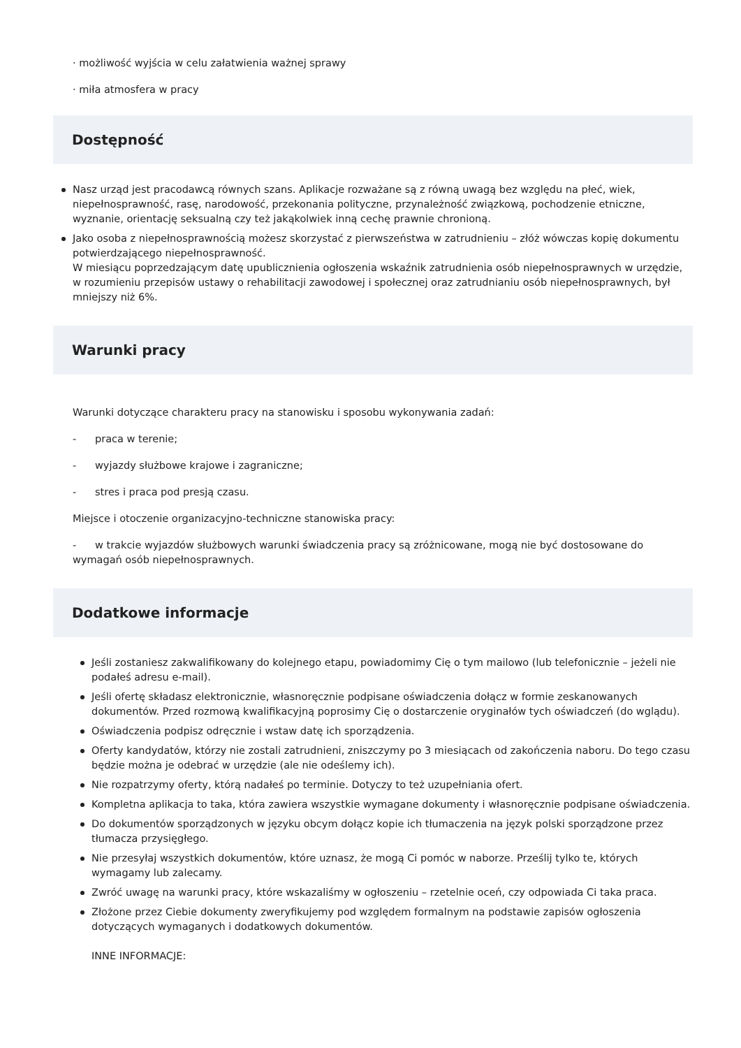· możliwość wyjścia w celu załatwienia ważnej sprawy
· miła atmosfera w pracy
Dostępność
Nasz urząd jest pracodawcą równych szans. Aplikacje rozważane są z równą uwagą bez względu na płeć, wiek, niepełnosprawność, rasę, narodowość, przekonania polityczne, przynależność związkową, pochodzenie etniczne, wyznanie, orientację seksualną czy też jakąkolwiek inną cechę prawnie chronioną.
Jako osoba z niepełnosprawnością możesz skorzystać z pierwszeństwa w zatrudnieniu – złóż wówczas kopię dokumentu potwierdzającego niepełnosprawność.
W miesiącu poprzedzającym datę upublicznienia ogłoszenia wskaźnik zatrudnienia osób niepełnosprawnych w urzędzie, w rozumieniu przepisów ustawy o rehabilitacji zawodowej i społecznej oraz zatrudnianiu osób niepełnosprawnych, był mniejszy niż 6%.
Warunki pracy
Warunki dotyczące charakteru pracy na stanowisku i sposobu wykonywania zadań:
- praca w terenie;
- wyjazdy służbowe krajowe i zagraniczne;
- stres i praca pod presją czasu.
Miejsce i otoczenie organizacyjno-techniczne stanowiska pracy:
- w trakcie wyjazdów służbowych warunki świadczenia pracy są zróżnicowane, mogą nie być dostosowane do wymagań osób niepełnosprawnych.
Dodatkowe informacje
Jeśli zostaniesz zakwalifikowany do kolejnego etapu, powiadomimy Cię o tym mailowo (lub telefonicznie – jeżeli nie podałeś adresu e-mail).
Jeśli ofertę składasz elektronicznie, własnoręcznie podpisane oświadczenia dołącz w formie zeskanowanych dokumentów. Przed rozmową kwalifikacyjną poprosimy Cię o dostarczenie oryginałów tych oświadczeń (do wglądu).
Oświadczenia podpisz odręcznie i wstaw datę ich sporządzenia.
Oferty kandydatów, którzy nie zostali zatrudnieni, zniszczymy po 3 miesiącach od zakończenia naboru. Do tego czasu będzie można je odebrać w urzędzie (ale nie odeślemy ich).
Nie rozpatrzymy oferty, którą nadałeś po terminie. Dotyczy to też uzupełniania ofert.
Kompletna aplikacja to taka, która zawiera wszystkie wymagane dokumenty i własnoręcznie podpisane oświadczenia.
Do dokumentów sporządzonych w języku obcym dołącz kopie ich tłumaczenia na język polski sporządzone przez tłumacza przysięgłego.
Nie przesyłaj wszystkich dokumentów, które uznasz, że mogą Ci pomóc w naborze. Prześlij tylko te, których wymagamy lub zalecamy.
Zwróć uwagę na warunki pracy, które wskazaliśmy w ogłoszeniu – rzetelnie oceń, czy odpowiada Ci taka praca.
Złożone przez Ciebie dokumenty zweryfikujemy pod względem formalnym na podstawie zapisów ogłoszenia dotyczących wymaganych i dodatkowych dokumentów.
INNE INFORMACJE: